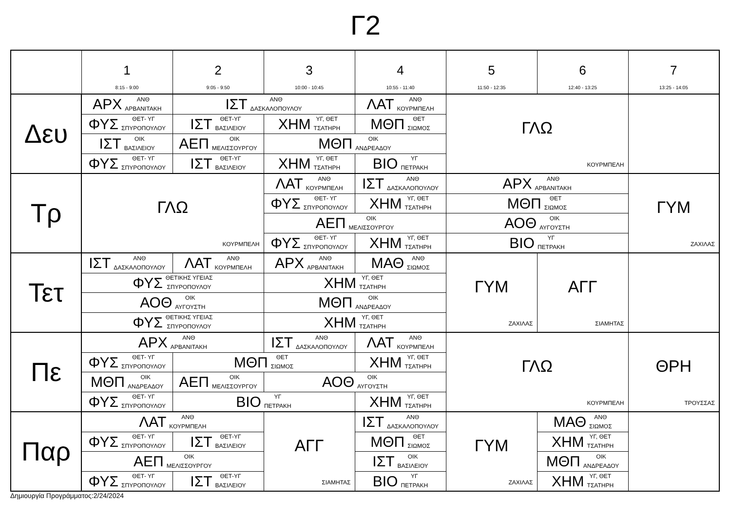Γ2
| | 1 8:15 - 9:00 | 2 9:05 - 9:50 | 3 10:00 - 10:45 | 4 10:55 - 11:40 | 5 11:50 - 12:35 | 6 12:40 - 13:25 | 7 13:25 - 14:05 |
| --- | --- | --- | --- | --- | --- | --- | --- |
| Δευ | ΑΡΧ ΑΝΘ ΑΡΒΑΝΙΤΑΚΗ | ΙΣΤ ΑΝΘ ΔΑΣΚΑΛΟΠΟΥΛΟΥ | | ΛΑΤ ΑΝΘ ΚΟΥΡΜΠΕΛΗ | ΓΛΩ ΚΟΥΡΜΠΕΛΗ | | |
| | ΦΥΣ ΘΕΤ- ΥΓ ΣΠΥΡΟΠΟΥΛΟΥ | ΙΣΤ ΘΕΤ-ΥΓ ΒΑΣΙΛΕΙΟΥ | ΧΗΜ ΥΓ, ΘΕΤ ΤΣΑΤΗΡΗ | ΜΘΠ ΘΕΤ ΣΙΩΜΟΣ | | | |
| | ΙΣΤ ΟΙΚ ΒΑΣΙΛΕΙΟΥ | ΑΕΠ ΟΙΚ ΜΕΛΙΣΣΟΥΡΓΟΥ | ΜΘΠ ΟΙΚ ΑΝΔΡΕΑΔΟΥ | | | | |
| | ΦΥΣ ΘΕΤ- ΥΓ ΣΠΥΡΟΠΟΥΛΟΥ | ΙΣΤ ΘΕΤ-ΥΓ ΒΑΣΙΛΕΙΟΥ | ΧΗΜ ΥΓ, ΘΕΤ ΤΣΑΤΗΡΗ | ΒΙΟ ΥΓ ΠΕΤΡΑΚΗ | | | |
| Τρ | ΓΛΩ ΚΟΥΡΜΠΕΛΗ | | ΛΑΤ ΑΝΘ ΚΟΥΡΜΠΕΛΗ | ΙΣΤ ΑΝΘ ΔΑΣΚΑΛΟΠΟΥΛΟΥ | ΑΡΧ ΑΝΘ ΑΡΒΑΝΙΤΑΚΗ | | ΓΥΜ ΖΑΧΙΛΑΣ |
| | | | ΦΥΣ ΘΕΤ- ΥΓ ΣΠΥΡΟΠΟΥΛΟΥ | ΧΗΜ ΥΓ, ΘΕΤ ΤΣΑΤΗΡΗ | ΜΘΠ ΘΕΤ ΣΙΩΜΟΣ | | |
| | | | ΑΕΠ ΟΙΚ ΜΕΛΙΣΣΟΥΡΓΟΥ | | ΑΟΘ ΟΙΚ ΑΥΓΟΥΣΤΗ | | |
| | | | ΦΥΣ ΘΕΤ- ΥΓ ΣΠΥΡΟΠΟΥΛΟΥ | ΧΗΜ ΥΓ, ΘΕΤ ΤΣΑΤΗΡΗ | ΒΙΟ ΥΓ ΠΕΤΡΑΚΗ | | |
| Τετ | ΙΣΤ ΑΝΘ ΔΑΣΚΑΛΟΠΟΥΛΟΥ | ΛΑΤ ΑΝΘ ΚΟΥΡΜΠΕΛΗ | ΑΡΧ ΑΝΘ ΑΡΒΑΝΙΤΑΚΗ | ΜΑΘ ΑΝΘ ΣΙΩΜΟΣ | ΓΥΜ ΖΑΧΙΛΑΣ | ΑΓΓ ΣΙΑΜΗΤΑΣ | |
| | ΦΥΣ ΘΕΤΙΚΗΣ ΥΓΕΙΑΣ ΣΠΥΡΟΠΟΥΛΟΥ | | ΧΗΜ ΥΓ, ΘΕΤ ΤΣΑΤΗΡΗ | | | | |
| | ΑΟΘ ΟΙΚ ΑΥΓΟΥΣΤΗ | | ΜΘΠ ΟΙΚ ΑΝΔΡΕΑΔΟΥ | | | | |
| | ΦΥΣ ΘΕΤΙΚΗΣ ΥΓΕΙΑΣ ΣΠΥΡΟΠΟΥΛΟΥ | | ΧΗΜ ΥΓ, ΘΕΤ ΤΣΑΤΗΡΗ | | | | |
| Πε | ΑΡΧ ΑΝΘ ΑΡΒΑΝΙΤΑΚΗ | | ΙΣΤ ΑΝΘ ΔΑΣΚΑΛΟΠΟΥΛΟΥ | ΛΑΤ ΑΝΘ ΚΟΥΡΜΠΕΛΗ | ΓΛΩ ΚΟΥΡΜΠΕΛΗ | | ΘΡΗ ΤΡΟΥΣΣΑΣ |
| | ΦΥΣ ΘΕΤ- ΥΓ ΣΠΥΡΟΠΟΥΛΟΥ | ΜΘΠ ΘΕΤ ΣΙΩΜΟΣ | | ΧΗΜ ΥΓ, ΘΕΤ ΤΣΑΤΗΡΗ | | | |
| | ΜΘΠ ΟΙΚ ΑΝΔΡΕΑΔΟΥ | ΑΕΠ ΟΙΚ ΜΕΛΙΣΣΟΥΡΓΟΥ | ΑΟΘ ΟΙΚ ΑΥΓΟΥΣΤΗ | | | | |
| | ΦΥΣ ΘΕΤ- ΥΓ ΣΠΥΡΟΠΟΥΛΟΥ | ΒΙΟ ΥΓ ΠΕΤΡΑΚΗ | | ΧΗΜ ΥΓ, ΘΕΤ ΤΣΑΤΗΡΗ | | | |
| Παρ | ΛΑΤ ΑΝΘ ΚΟΥΡΜΠΕΛΗ | | ΑΓΓ ΣΙΑΜΗΤΑΣ | ΙΣΤ ΑΝΘ ΔΑΣΚΑΛΟΠΟΥΛΟΥ | ΓΥΜ ΖΑΧΙΛΑΣ | ΜΑΘ ΑΝΘ ΣΙΩΜΟΣ | |
| | ΦΥΣ ΘΕΤ- ΥΓ ΣΠΥΡΟΠΟΥΛΟΥ | ΙΣΤ ΘΕΤ-ΥΓ ΒΑΣΙΛΕΙΟΥ | | ΜΘΠ ΘΕΤ ΣΙΩΜΟΣ | | ΧΗΜ ΥΓ, ΘΕΤ ΤΣΑΤΗΡΗ | |
| | ΑΕΠ ΟΙΚ ΜΕΛΙΣΣΟΥΡΓΟΥ | | | ΙΣΤ ΟΙΚ ΒΑΣΙΛΕΙΟΥ | | ΜΘΠ ΟΙΚ ΑΝΔΡΕΑΔΟΥ | |
| | ΦΥΣ ΘΕΤ- ΥΓ ΣΠΥΡΟΠΟΥΛΟΥ | ΙΣΤ ΘΕΤ-ΥΓ ΒΑΣΙΛΕΙΟΥ | | ΒΙΟ ΥΓ ΠΕΤΡΑΚΗ | | ΧΗΜ ΥΓ, ΘΕΤ ΤΣΑΤΗΡΗ | |
Δημιουργία Προγράμματος:2/24/2024